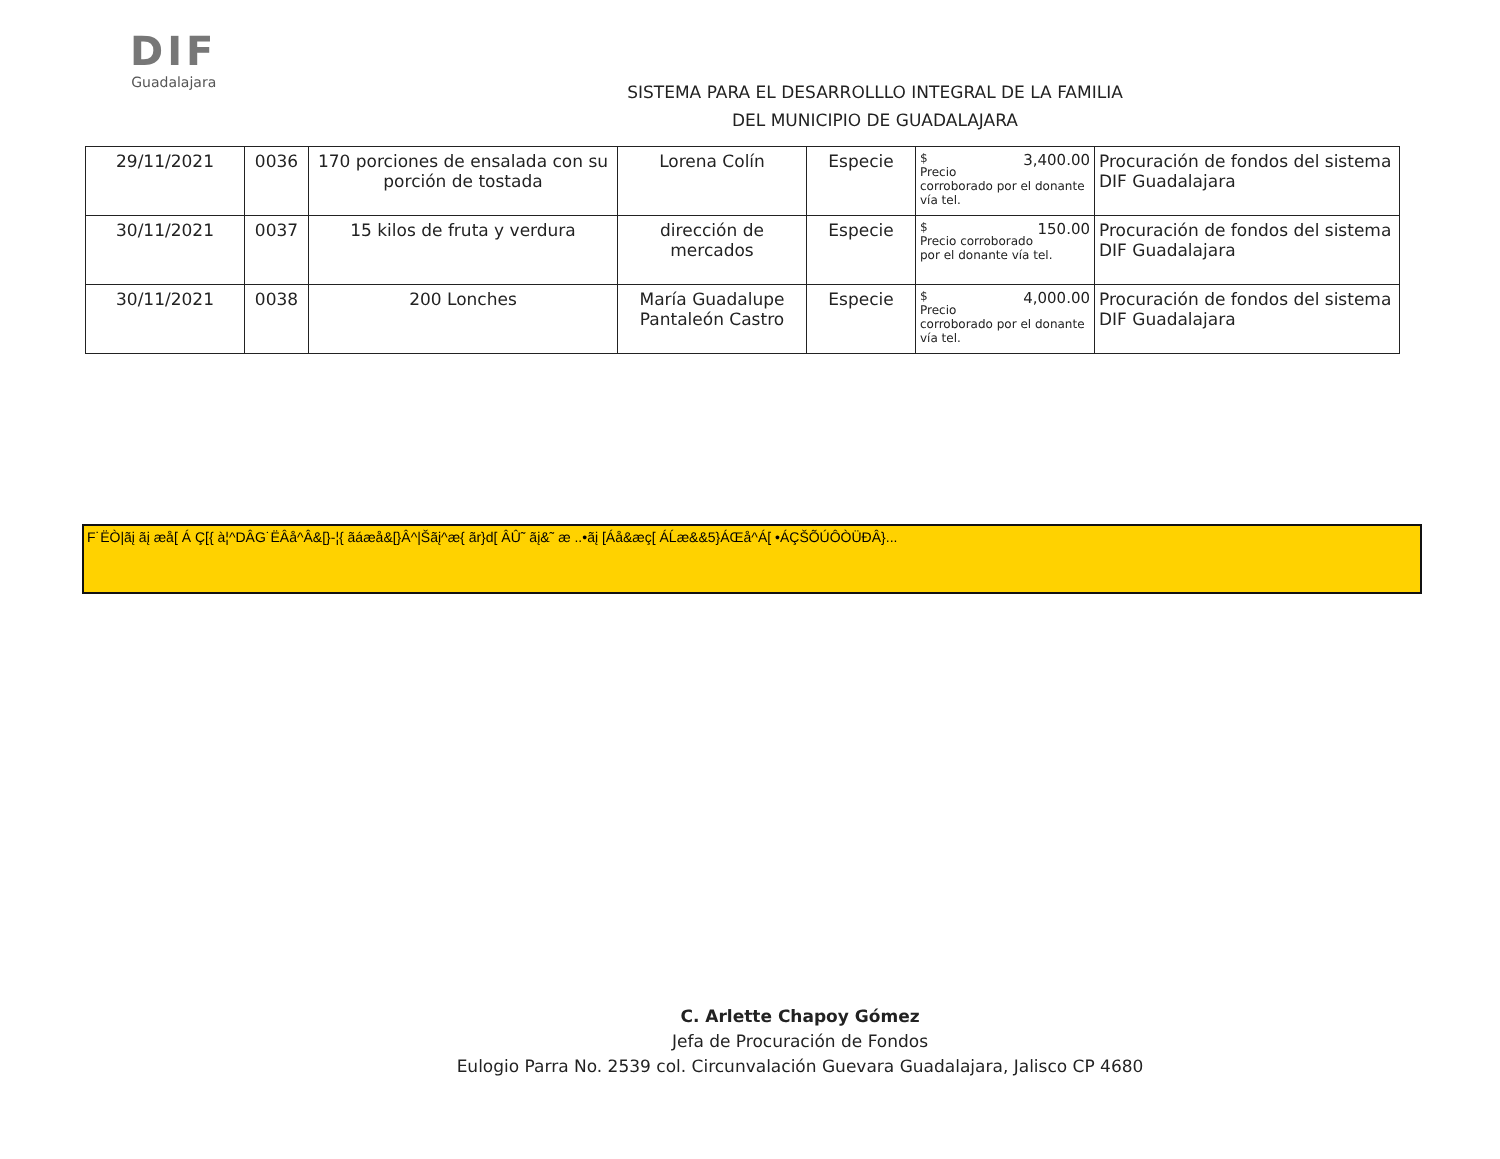DIF
Guadalajara
SISTEMA PARA EL DESARROLLLO INTEGRAL DE LA FAMILIA
DEL MUNICIPIO DE GUADALAJARA
| 29/11/2021 | 0036 | 170 porciones de ensalada con su porción de tostada | Lorena Colín | Especie | $ 3,400.00 Precio corroborado por el donante vía tel. | Procuración de fondos del sistema DIF Guadalajara |
| 30/11/2021 | 0037 | 15 kilos de fruta y verdura | dirección de mercados | Especie | $ 150.00 Precio corroborado por el donante vía tel. | Procuración de fondos del sistema DIF Guadalajara |
| 30/11/2021 | 0038 | 200 Lonches | María Guadalupe Pantaleón Castro | Especie | $ 4,000.00 Precio corroborado por el donante vía tel. | Procuración de fondos del sistema DIF Guadalajara |
F˙ËÒ|ãį ãį æå[ Á Ç[{ à¦^DÂG˙ËÂå^Â&[}-¦{ ãáæå&[}Â^|Šãį^æ{ ãr}d[ ÂÛ˜ ãį&˜ æ ..•ãį [Áå&æç[ ÁĹæ&&5}ÁŒå^Á[ •ÁÇŠÕÚÔÒÜĐÂ}...
C. Arlette Chapoy Gómez
Jefa de Procuración de Fondos
Eulogio Parra No. 2539 col. Circunvalación Guevara Guadalajara, Jalisco CP 4680